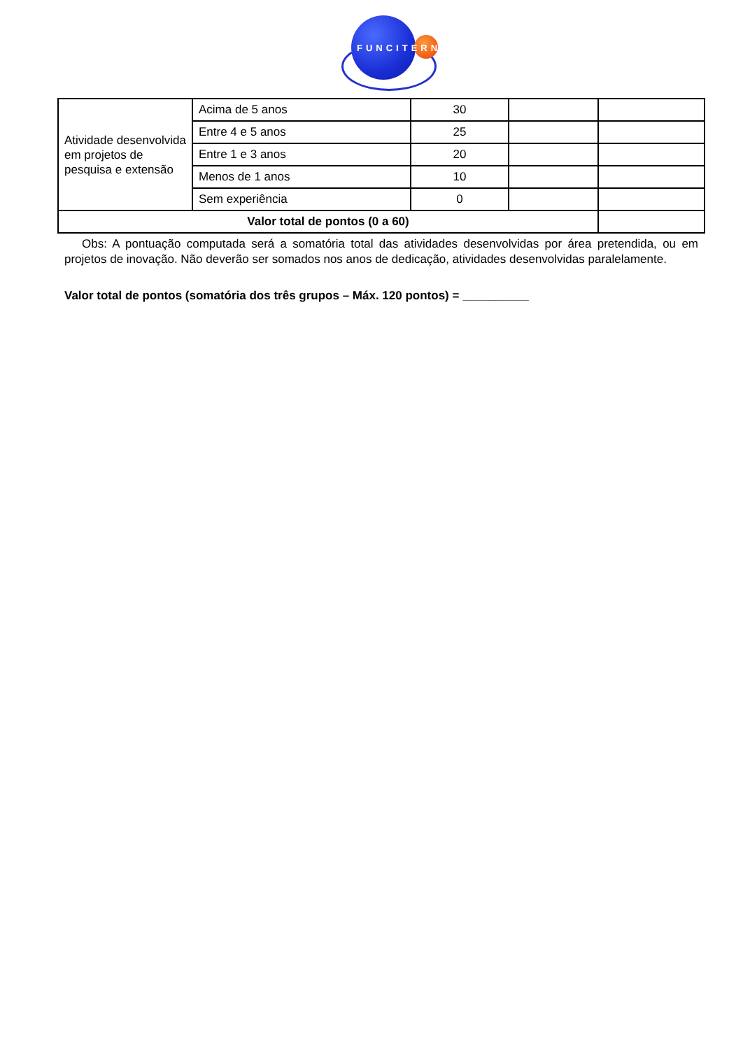FUNCITERN
| Atividade desenvolvida em projetos de pesquisa e extensão | Acima de 5 anos | 30 | | |
| | Entre 4 e 5 anos | 25 | | |
| | Entre 1 e 3 anos | 20 | | |
| | Menos de 1 anos | 10 | | |
| | Sem experiência | 0 | | |
| Valor total de pontos (0 a 60) | | | | |
Obs: A pontuação computada será a somatória total das atividades desenvolvidas por área pretendida, ou em projetos de inovação. Não deverão ser somados nos anos de dedicação, atividades desenvolvidas paralelamente.
Valor total de pontos (somatória dos três grupos – Máx. 120 pontos) = __________